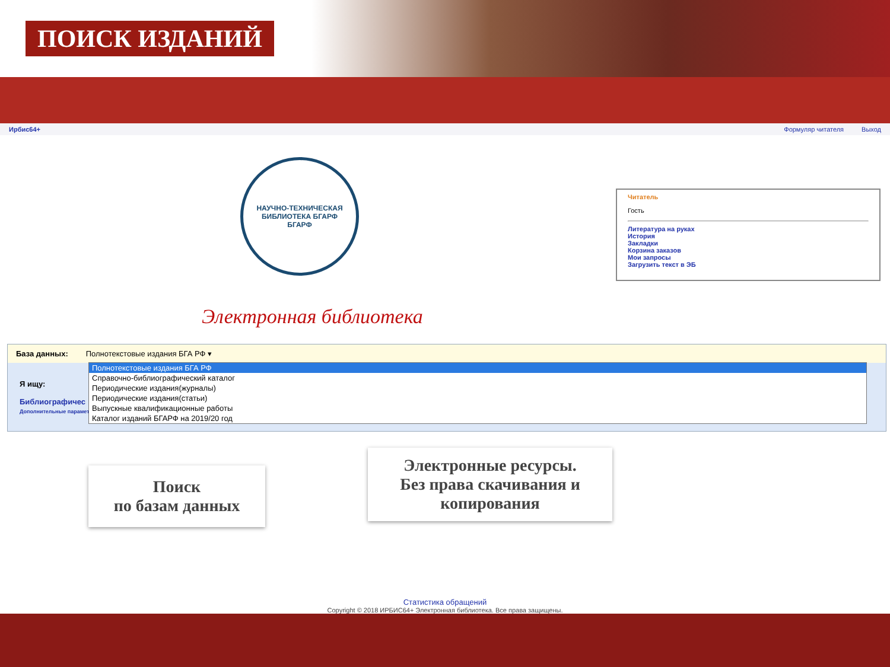ПОИСК ИЗДАНИЙ
Ирбис64+ Формуляр читателя Выход
НАУЧНО-ТЕХНИЧЕСКАЯ БИБЛИОТЕКА БГАРФ
БГАРФ
Читатель
Гость
Литература на руках
История
Закладки
Корзина заказов
Мои запросы
Загрузить текст в ЭБ
Электронная библиотека
База данных: Полнотекстовые издания БГА РФ ▾
Я ищу:
Библиографичес
Дополнительные параметры
Полнотекстовые издания БГА РФ
Справочно-библиографический каталог
Периодические издания(журналы)
Периодические издания(статьи)
Выпускные квалификационные работы
Каталог изданий БГАРФ на 2019/20 год
Поиск
по базам данных
Электронные ресурсы.
Без права скачивания и
копирования
Статистика обращений
Copyright © 2018 ИРБИС64+ Электронная библиотека. Все права защищены.